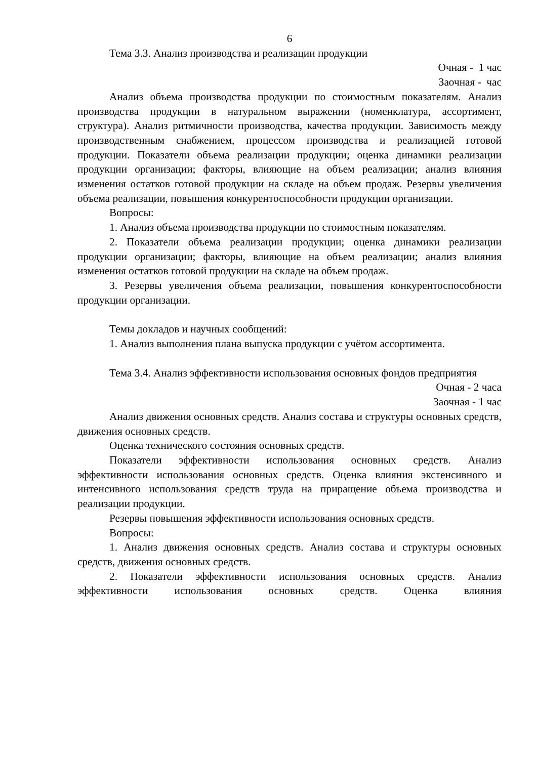6
Тема 3.3. Анализ производства и реализации продукции
Очная - 1 час
Заочная - час
Анализ объема производства продукции по стоимостным показателям. Анализ производства продукции в натуральном выражении (номенклатура, ассортимент, структура). Анализ ритмичности производства, качества продукции. Зависимость между производственным снабжением, процессом производства и реализацией готовой продукции. Показатели объема реализации продукции; оценка динамики реализации продукции организации; факторы, влияющие на объем реализации; анализ влияния изменения остатков готовой продукции на складе на объем продаж. Резервы увеличения объема реализации, повышения конкурентоспособности продукции организации.
Вопросы:
1. Анализ объема производства продукции по стоимостным показателям.
2. Показатели объема реализации продукции; оценка динамики реализации продукции организации; факторы, влияющие на объем реализации; анализ влияния изменения остатков готовой продукции на складе на объем продаж.
3. Резервы увеличения объема реализации, повышения конкурентоспособности продукции организации.
Темы докладов и научных сообщений:
1. Анализ выполнения плана выпуска продукции с учётом ассортимента.
Тема 3.4. Анализ эффективности использования основных фондов предприятия
Очная - 2 часа
Заочная - 1 час
Анализ движения основных средств. Анализ состава и структуры основных средств, движения основных средств.
Оценка технического состояния основных средств.
Показатели эффективности использования основных средств. Анализ эффективности использования основных средств. Оценка влияния экстенсивного и интенсивного использования средств труда на приращение объема производства и реализации продукции.
Резервы повышения эффективности использования основных средств.
Вопросы:
1. Анализ движения основных средств. Анализ состава и структуры основных средств, движения основных средств.
2. Показатели эффективности использования основных средств. Анализ эффективности использования основных средств. Оценка влияния